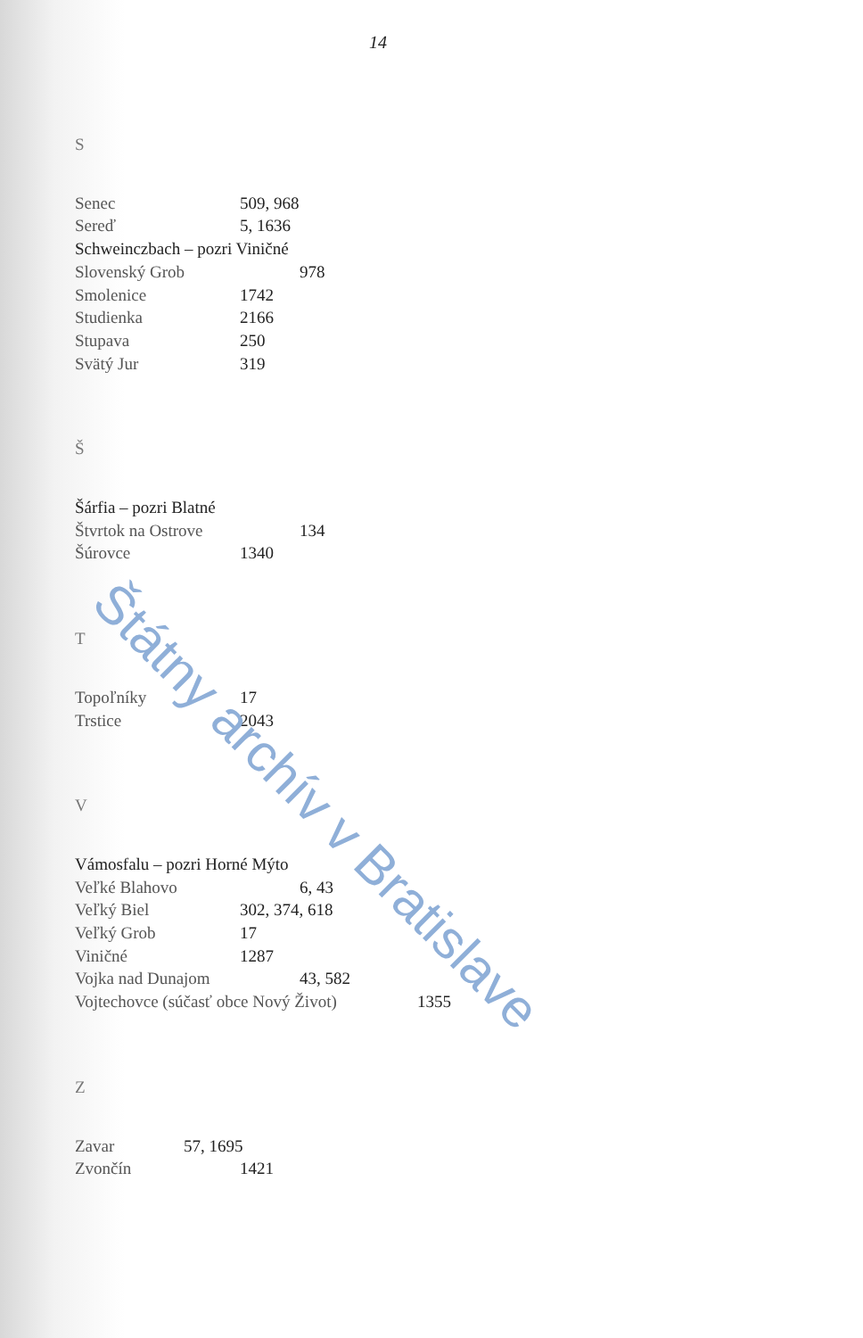14
S
Senec 509, 968
Sereď 5, 1636
Schweinczbach – pozri Viničné
Slovenský Grob 978
Smolenice 1742
Studienka 2166
Stupava 250
Svätý Jur 319
Š
Šárfia – pozri Blatné
Štvrtok na Ostrove 134
Šúrovce 1340
T
Topoľníky 17
Trstice 2043
V
Vámosfalu – pozri Horné Mýto
Veľké Blahovo 6, 43
Veľký Biel 302, 374, 618
Veľký Grob 17
Viničné 1287
Vojka nad Dunajom 43, 582
Vojtechovce (súčasť obce Nový Život) 1355
Z
Zavar 57, 1695
Zvončín 1421
Štátny archív v Bratislave